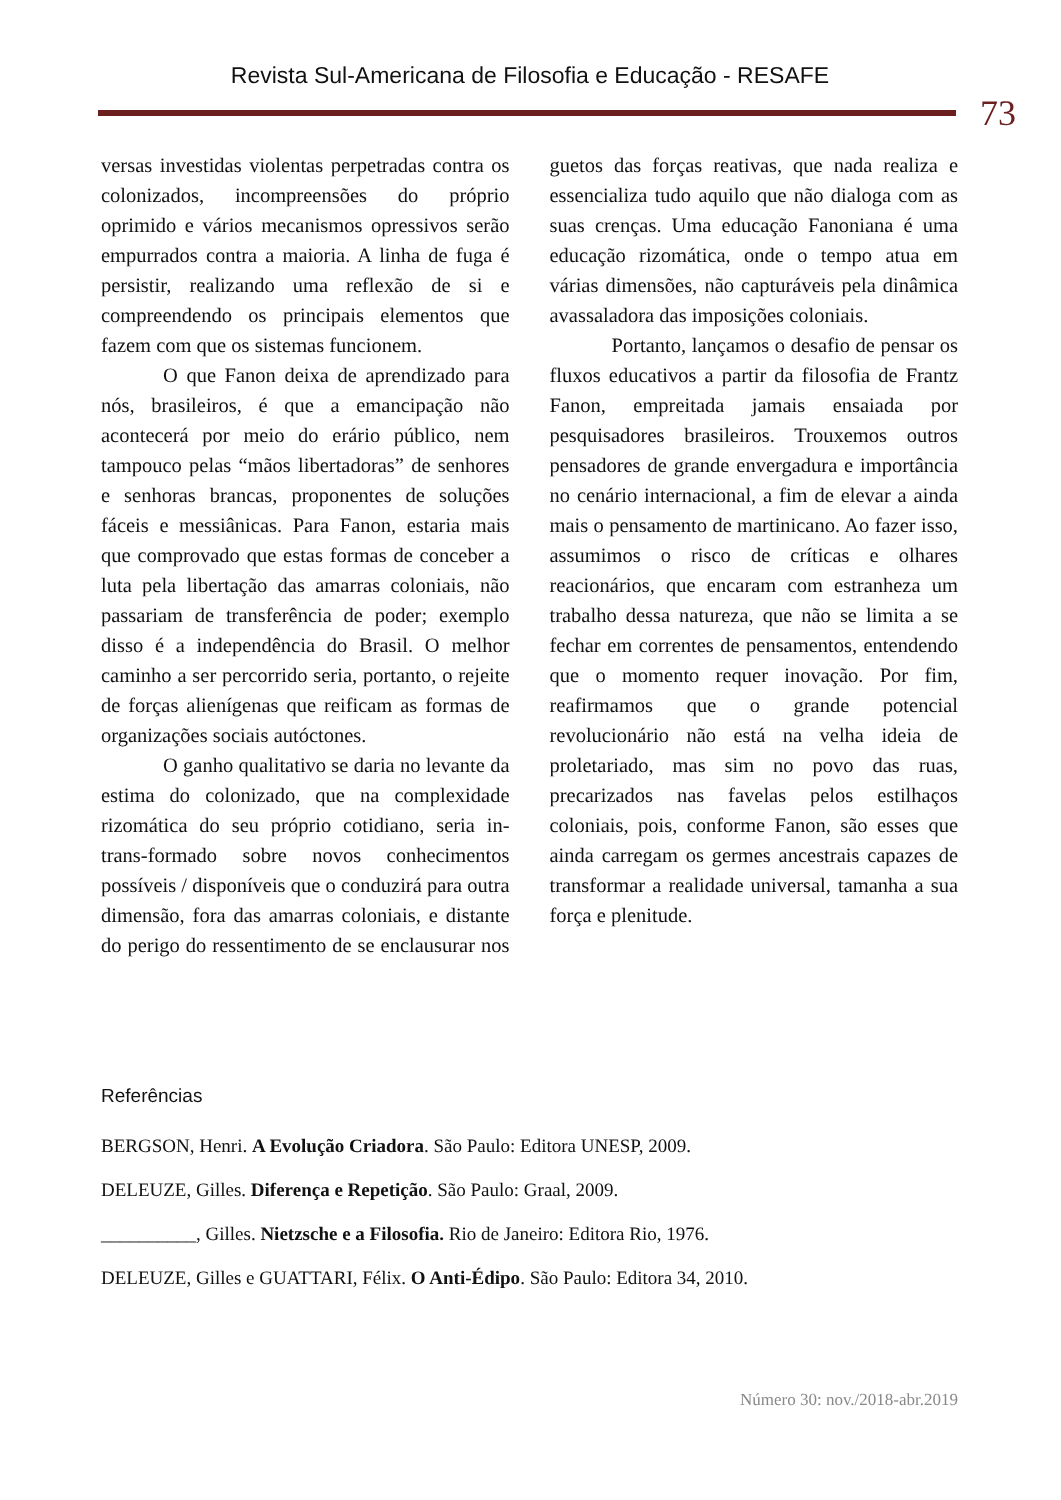Revista Sul-Americana de Filosofia e Educação - RESAFE
73
versas investidas violentas perpetradas contra os colonizados, incompreensões do próprio oprimido e vários mecanismos opressivos serão empurrados contra a maioria. A linha de fuga é persistir, realizando uma reflexão de si e compreendendo os principais elementos que fazem com que os sistemas funcionem.
O que Fanon deixa de aprendizado para nós, brasileiros, é que a emancipação não acontecerá por meio do erário público, nem tampouco pelas “mãos libertadoras” de senhores e senhoras brancas, proponentes de soluções fáceis e messiânicas. Para Fanon, estaria mais que comprovado que estas formas de conceber a luta pela libertação das amarras coloniais, não passariam de transferência de poder; exemplo disso é a independência do Brasil. O melhor caminho a ser percorrido seria, portanto, o rejeite de forças alienígenas que reificam as formas de organizações sociais autóctones.
O ganho qualitativo se daria no levante da estima do colonizado, que na complexidade rizomática do seu próprio cotidiano, seria in-trans-formado sobre novos conhecimentos possíveis / disponíveis que o conduzirá para outra dimensão, fora das amarras coloniais, e distante do perigo do ressentimento de se enclausurar nos guetos das forças reativas, que nada realiza e essencializa tudo aquilo que não dialoga com as suas crenças. Uma educação Fanoniana é uma educação rizomática, onde o tempo atua em várias dimensões, não capturáveis pela dinâmica avassaladora das imposições coloniais.
Portanto, lançamos o desafio de pensar os fluxos educativos a partir da filosofia de Frantz Fanon, empreitada jamais ensaiada por pesquisadores brasileiros. Trouxemos outros pensadores de grande envergadura e importância no cenário internacional, a fim de elevar a ainda mais o pensamento de martinicano. Ao fazer isso, assumimos o risco de críticas e olhares reacionários, que encaram com estranheza um trabalho dessa natureza, que não se limita a se fechar em correntes de pensamentos, entendendo que o momento requer inovação. Por fim, reafirmamos que o grande potencial revolucionário não está na velha ideia de proletariado, mas sim no povo das ruas, precarizados nas favelas pelos estilhaços coloniais, pois, conforme Fanon, são esses que ainda carregam os germes ancestrais capazes de transformar a realidade universal, tamanha a sua força e plenitude.
Referências
BERGSON, Henri. A Evolução Criadora. São Paulo: Editora UNESP, 2009.
DELEUZE, Gilles. Diferença e Repetição. São Paulo: Graal, 2009.
__________, Gilles. Nietzsche e a Filosofia. Rio de Janeiro: Editora Rio, 1976.
DELEUZE, Gilles e GUATTARI, Félix. O Anti-Édipo. São Paulo: Editora 34, 2010.
Número 30: nov./2018-abr.2019